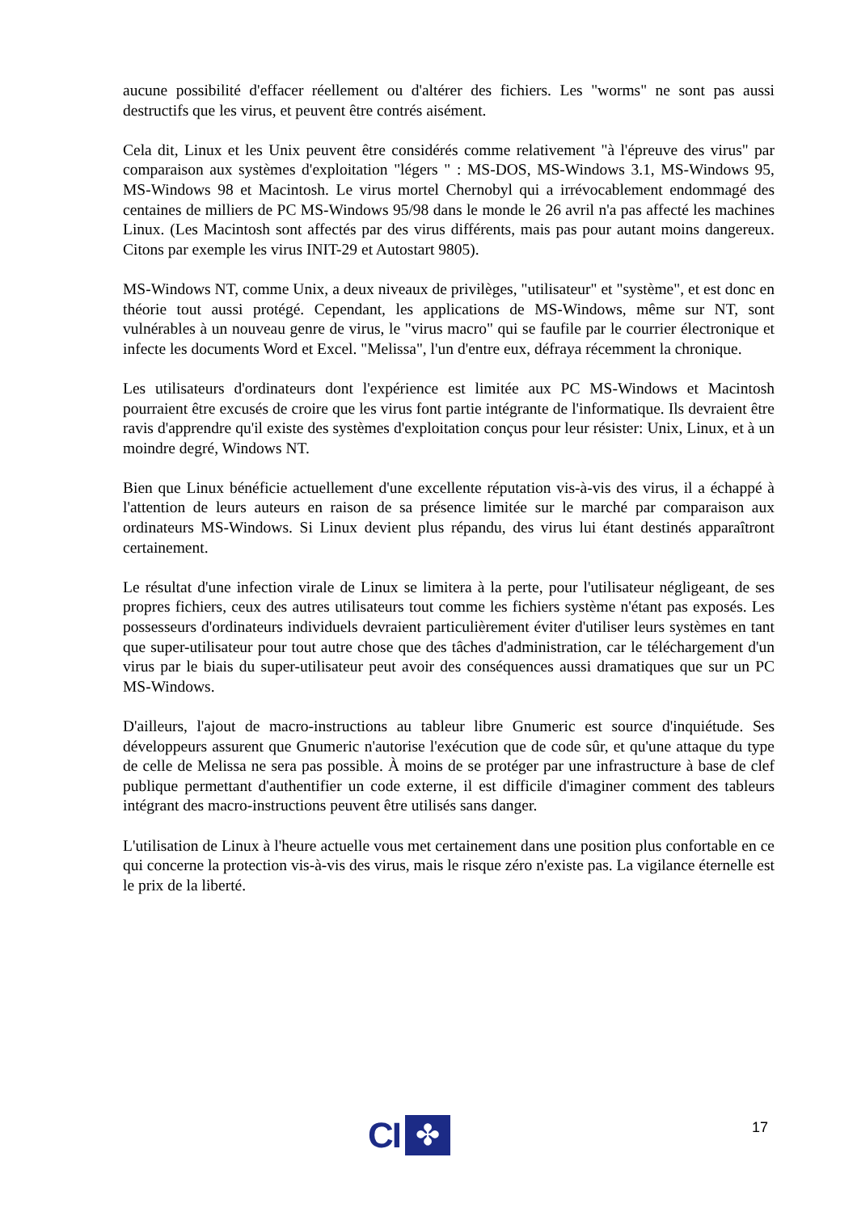aucune possibilité d'effacer réellement ou d'altérer des fichiers. Les "worms" ne sont pas aussi destructifs que les virus, et peuvent être contrés aisément.
Cela dit, Linux et les Unix peuvent être considérés comme relativement "à l'épreuve des virus" par comparaison aux systèmes d'exploitation "légers " : MS-DOS, MS-Windows 3.1, MS-Windows 95, MS-Windows 98 et Macintosh. Le virus mortel Chernobyl qui a irrévocablement endommagé des centaines de milliers de PC MS-Windows 95/98 dans le monde le 26 avril n'a pas affecté les machines Linux. (Les Macintosh sont affectés par des virus différents, mais pas pour autant moins dangereux. Citons par exemple les virus INIT-29 et Autostart 9805).
MS-Windows NT, comme Unix, a deux niveaux de privilèges, "utilisateur" et "système", et est donc en théorie tout aussi protégé. Cependant, les applications de MS-Windows, même sur NT, sont vulnérables à un nouveau genre de virus, le "virus macro" qui se faufile par le courrier électronique et infecte les documents Word et Excel. "Melissa", l'un d'entre eux, défraya récemment la chronique.
Les utilisateurs d'ordinateurs dont l'expérience est limitée aux PC MS-Windows et Macintosh pourraient être excusés de croire que les virus font partie intégrante de l'informatique. Ils devraient être ravis d'apprendre qu'il existe des systèmes d'exploitation conçus pour leur résister: Unix, Linux, et à un moindre degré, Windows NT.
Bien que Linux bénéficie actuellement d'une excellente réputation vis-à-vis des virus, il a échappé à l'attention de leurs auteurs en raison de sa présence limitée sur le marché par comparaison aux ordinateurs MS-Windows. Si Linux devient plus répandu, des virus lui étant destinés apparaîtront certainement.
Le résultat d'une infection virale de Linux se limitera à la perte, pour l'utilisateur négligeant, de ses propres fichiers, ceux des autres utilisateurs tout comme les fichiers système n'étant pas exposés. Les possesseurs d'ordinateurs individuels devraient particulièrement éviter d'utiliser leurs systèmes en tant que super-utilisateur pour tout autre chose que des tâches d'administration, car le téléchargement d'un virus par le biais du super-utilisateur peut avoir des conséquences aussi dramatiques que sur un PC MS-Windows.
D'ailleurs, l'ajout de macro-instructions au tableur libre Gnumeric est source d'inquiétude. Ses développeurs assurent que Gnumeric n'autorise l'exécution que de code sûr, et qu'une attaque du type de celle de Melissa ne sera pas possible. À moins de se protéger par une infrastructure à base de clef publique permettant d'authentifier un code externe, il est difficile d'imaginer comment des tableurs intégrant des macro-instructions peuvent être utilisés sans danger.
L'utilisation de Linux à l'heure actuelle vous met certainement dans une position plus confortable en ce qui concerne la protection vis-à-vis des virus, mais le risque zéro n'existe pas. La vigilance éternelle est le prix de la liberté.
CI
✤
17